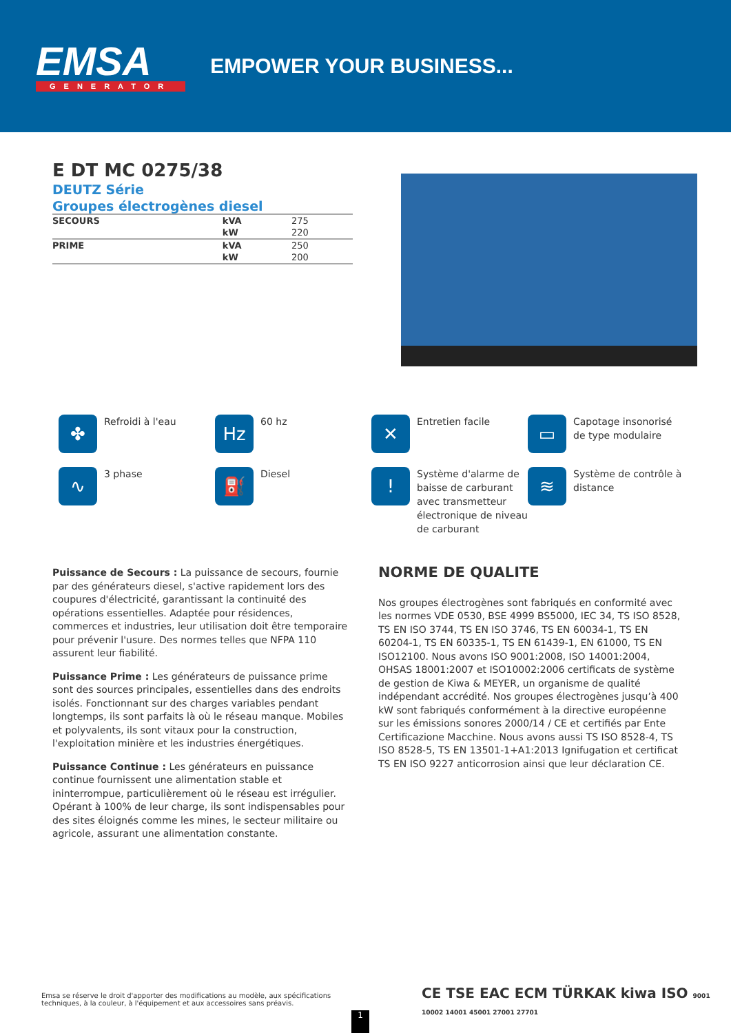EMSA
GENERATOR
EMPOWER YOUR BUSINESS...
E DT MC 0275/38
DEUTZ Série
Groupes électrogènes diesel
| SECOURS | kVA | 275 |
| | kW | 220 |
| PRIME | kVA | 250 |
| | kW | 200 |
✤
Refroidi à l'eau
Hz
60 hz
✕
Entretien facile
▭
Capotage insonorisé de type modulaire
∿
3 phase
⛽
Diesel
!
Système d'alarme de baisse de carburant avec transmetteur électronique de niveau de carburant
≋
Système de contrôle à distance
Puissance de Secours : La puissance de secours, fournie par des générateurs diesel, s'active rapidement lors des coupures d'électricité, garantissant la continuité des opérations essentielles. Adaptée pour résidences, commerces et industries, leur utilisation doit être temporaire pour prévenir l'usure. Des normes telles que NFPA 110 assurent leur fiabilité.
Puissance Prime : Les générateurs de puissance prime sont des sources principales, essentielles dans des endroits isolés. Fonctionnant sur des charges variables pendant longtemps, ils sont parfaits là où le réseau manque. Mobiles et polyvalents, ils sont vitaux pour la construction, l'exploitation minière et les industries énergétiques.
Puissance Continue : Les générateurs en puissance continue fournissent une alimentation stable et ininterrompue, particulièrement où le réseau est irrégulier. Opérant à 100% de leur charge, ils sont indispensables pour des sites éloignés comme les mines, le secteur militaire ou agricole, assurant une alimentation constante.
NORME DE QUALITE
Nos groupes électrogènes sont fabriqués en conformité avec les normes VDE 0530, BSE 4999 BS5000, IEC 34, TS ISO 8528, TS EN ISO 3744, TS EN ISO 3746, TS EN 60034-1, TS EN 60204-1, TS EN 60335-1, TS EN 61439-1, EN 61000, TS EN ISO12100. Nous avons ISO 9001:2008, ISO 14001:2004, OHSAS 18001:2007 et ISO10002:2006 certificats de système de gestion de Kiwa & MEYER, un organisme de qualité indépendant accrédité. Nos groupes électrogènes jusqu’à 400 kW sont fabriqués conformément à la directive européenne sur les émissions sonores 2000/14 / CE et certifiés par Ente Certificazione Macchine. Nous avons aussi TS ISO 8528-4, TS ISO 8528-5, TS EN 13501-1+A1:2013 Ignifugation et certificat TS EN ISO 9227 anticorrosion ainsi que leur déclaration CE.
Emsa se réserve le droit d'apporter des modifications au modèle, aux spécifications techniques, à la couleur, à l'équipement et aux accessoires sans préavis.
1
CE TSE EAC ECM TÜRKAK kiwa ISO 9001 10002 14001 45001 27001 27701